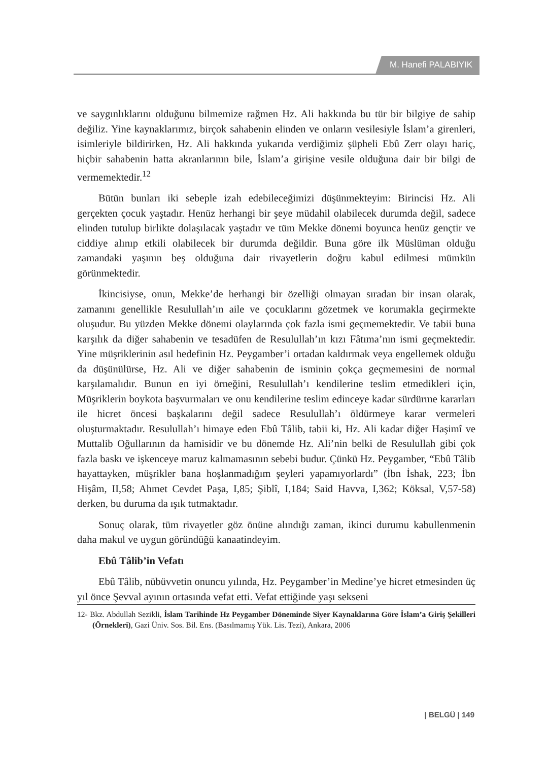M. Hanefi PALABIYIK
ve saygınlıklarını olduğunu bilmemize rağmen Hz. Ali hakkında bu tür bir bilgiye de sahip değiliz. Yine kaynaklarımız, birçok sahabenin elinden ve onların vesilesiyle İslam’a girenleri, isimleriyle bildirirken, Hz. Ali hakkında yukarıda verdiğimiz şüpheli Ebû Zerr olayı hariç, hiçbir sahabenin hatta akranlarının bile, İslam’a girişine vesile olduğuna dair bir bilgi de vermemektedir.<sup>12</sup>
Bütün bunları iki sebeple izah edebileceğimizi düşünmekteyim: Birincisi Hz. Ali gerçekten çocuk yaştadır. Henüz herhangi bir şeye müdahil olabilecek durumda değil, sadece elinden tutulup birlikte dolaşılacak yaştadır ve tüm Mekke dönemi boyunca henüz gençtir ve ciddiye alınıp etkili olabilecek bir durumda değildir. Buna göre ilk Müslüman olduğu zamandaki yaşının beş olduğuna dair rivayetlerin doğru kabul edilmesi mümkün görünmektedir.
İkincisiyse, onun, Mekke’de herhangi bir özelliği olmayan sıradan bir insan olarak, zamanını genellikle Resulullah’ın aile ve çocuklarını gözetmek ve korumakla geçirmekte oluşudur. Bu yüzden Mekke dönemi olaylarında çok fazla ismi geçmemektedir. Ve tabii buna karşılık da diğer sahabenin ve tesadüfen de Resulullah’ın kızı Fâtıma’nın ismi geçmektedir. Yine müşriklerinin asıl hedefinin Hz. Peygamber’i ortadan kaldırmak veya engellemek olduğu da düşünülürse, Hz. Ali ve diğer sahabenin de isminin çokça geçmemesini de normal karşılamalıdır. Bunun en iyi örneğini, Resulullah’ı kendilerine teslim etmedikleri için, Müşriklerin boykota başvurmaları ve onu kendilerine teslim edinceye kadar sürdürme kararları ile hicret öncesi başkalarını değil sadece Resulullah’ı öldürmeye karar vermeleri oluşturmaktadır. Resulullah’ı himaye eden Ebû Tâlib, tabii ki, Hz. Ali kadar diğer Haşimî ve Muttalib Oğullarının da hamisidir ve bu dönemde Hz. Ali’nin belki de Resulullah gibi çok fazla baskı ve işkenceye maruz kalmamasının sebebi budur. Çünkü Hz. Peygamber, “Ebû Tâlib hayattayken, müşrikler bana hoşlanmadığım şeyleri yapamıyorlardı” (İbn İshak, 223; İbn Hişâm, II,58; Ahmet Cevdet Paşa, I,85; Şiblî, I,184; Said Havva, I,362; Köksal, V,57-58) derken, bu duruma da ışık tutmaktadır.
Sonuç olarak, tüm rivayetler göz önüne alındığı zaman, ikinci durumu kabullenmenin daha makul ve uygun göründüğü kanaatindeyim.
Ebû Tâlib’in Vefatı
Ebû Tâlib, nübüvvetin onuncu yılında, Hz. Peygamber’in Medine’ye hicret etmesinden üç yıl önce Şevval ayının ortasında vefat etti. Vefat ettiğinde yaşı sekseni
12- Bkz. Abdullah Sezikli, İslam Tarihinde Hz Peygamber Döneminde Siyer Kaynaklarına Göre İslam’a Giriş Şekilleri (Örnekleri), Gazi Üniv. Sos. Bil. Ens. (Basılmamış Yük. Lis. Tezi), Ankara, 2006
| BELGÜ | 149